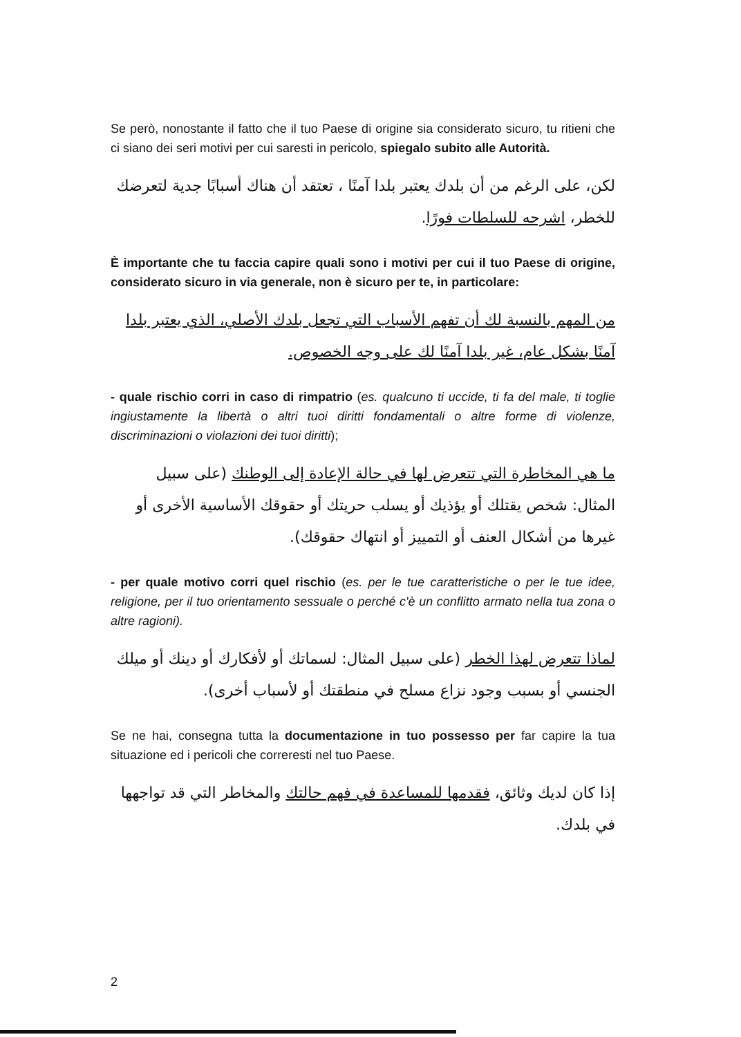Se però, nonostante il fatto che il tuo Paese di origine sia considerato sicuro, tu ritieni che ci siano dei seri motivi per cui saresti in pericolo, spiegalo subito alle Autorità.
لكن، على الرغم من أن بلدك يعتبر بلدا آمنًا ، تعتقد أن هناك أسبابًا جدية لتعرضك للخطر، اشرحه للسلطات فورًا.
È importante che tu faccia capire quali sono i motivi per cui il tuo Paese di origine, considerato sicuro in via generale, non è sicuro per te, in particolare:
من المهم بالنسبة لك أن تفهم الأسباب التي تجعل بلدك الأصلي، الذي يعتبر بلدا آمنًا بشكل عام، غير بلدا آمنًا لك على وجه الخصوص.
- quale rischio corri in caso di rimpatrio (es. qualcuno ti uccide, ti fa del male, ti toglie ingiustamente la libertà o altri tuoi diritti fondamentali o altre forme di violenze, discriminazioni o violazioni dei tuoi diritti);
ما هي المخاطرة التي تتعرض لها في حالة الإعادة إلى الوطنك (على سبيل المثال: شخص يقتلك أو يؤذيك أو يسلب حريتك أو حقوقك الأساسية الأخرى أو غيرها من أشكال العنف أو التمييز أو انتهاك حقوقك).
- per quale motivo corri quel rischio (es. per le tue caratteristiche o per le tue idee, religione, per il tuo orientamento sessuale o perché c'è un conflitto armato nella tua zona o altre ragioni).
لماذا تتعرض لهذا الخطر (على سبيل المثال: لسماتك أو لأفكارك أو دينك أو ميلك الجنسي أو بسبب وجود نزاع مسلح في منطقتك أو لأسباب أخرى).
Se ne hai, consegna tutta la documentazione in tuo possesso per far capire la tua situazione ed i pericoli che correresti nel tuo Paese.
إذا كان لديك وثائق، فقدمها للمساعدة في فهم حالتك والمخاطر التي قد تواجهها في بلدك.
2